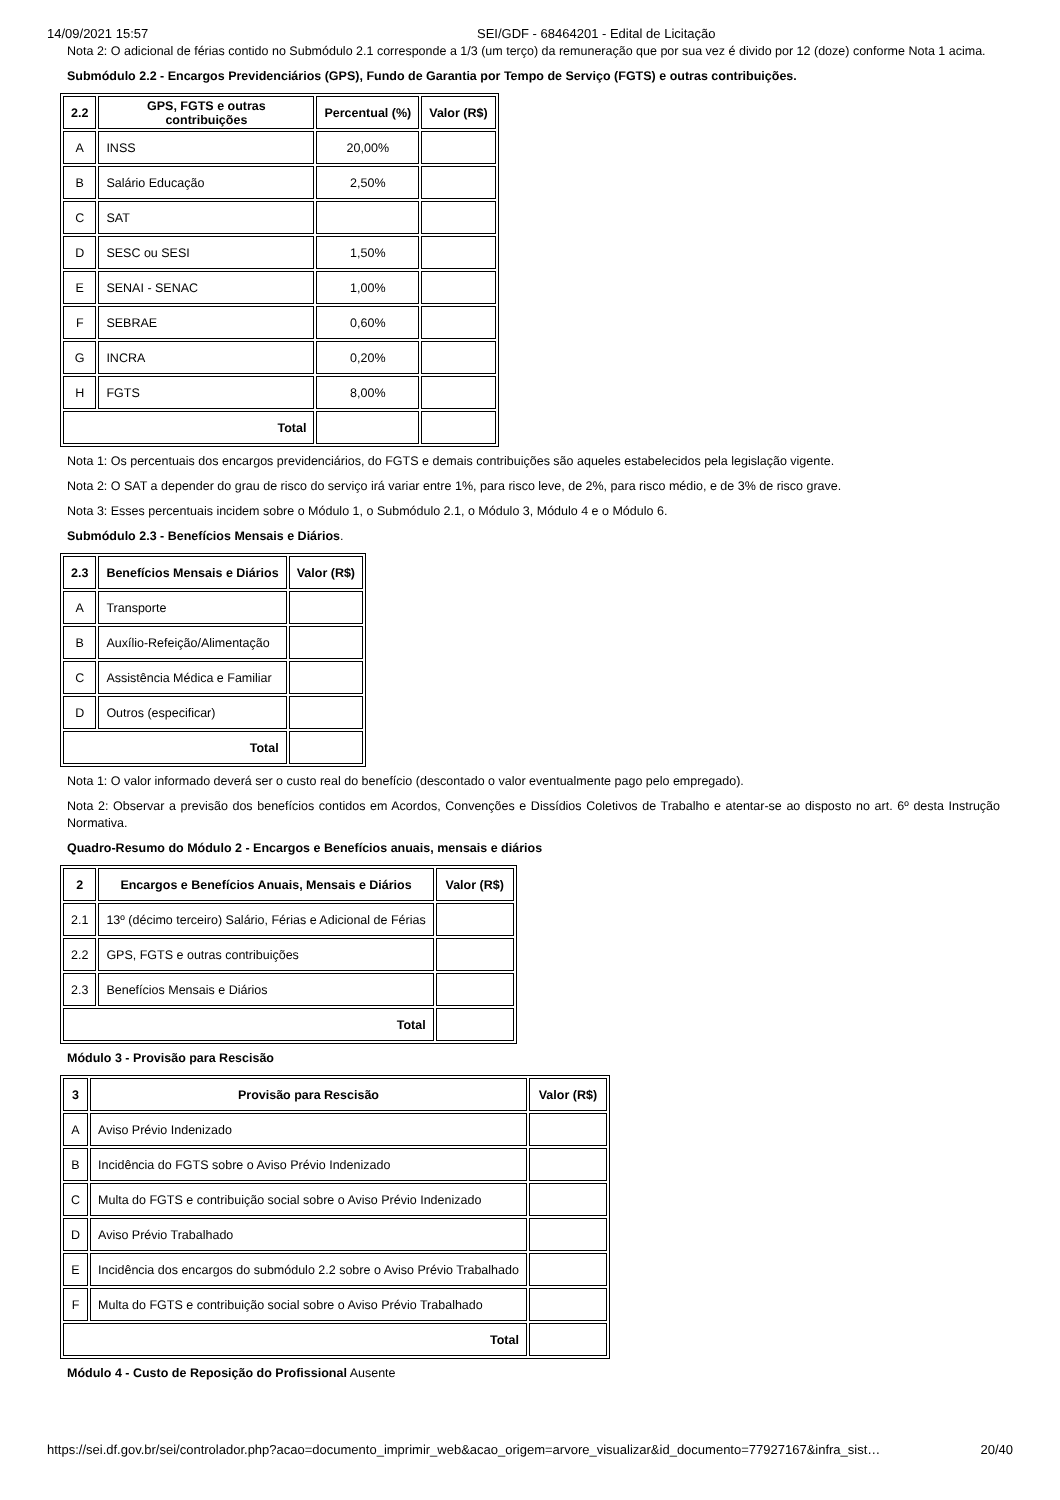14/09/2021 15:57 SEI/GDF - 68464201 - Edital de Licitação
Nota 2: O adicional de férias contido no Submódulo 2.1 corresponde a 1/3 (um terço) da remuneração que por sua vez é divido por 12 (doze) conforme Nota 1 acima.
Submódulo 2.2 - Encargos Previdenciários (GPS), Fundo de Garantia por Tempo de Serviço (FGTS) e outras contribuições.
| 2.2 | GPS, FGTS e outras contribuições | Percentual (%) | Valor (R$) |
| --- | --- | --- | --- |
| A | INSS | 20,00% | |
| B | Salário Educação | 2,50% | |
| C | SAT | | |
| D | SESC ou SESI | 1,50% | |
| E | SENAI - SENAC | 1,00% | |
| F | SEBRAE | 0,60% | |
| G | INCRA | 0,20% | |
| H | FGTS | 8,00% | |
| Total | | | |
Nota 1: Os percentuais dos encargos previdenciários, do FGTS e demais contribuições são aqueles estabelecidos pela legislação vigente.
Nota 2: O SAT a depender do grau de risco do serviço irá variar entre 1%, para risco leve, de 2%, para risco médio, e de 3% de risco grave.
Nota 3: Esses percentuais incidem sobre o Módulo 1, o Submódulo 2.1, o Módulo 3, Módulo 4 e o Módulo 6.
Submódulo 2.3 - Benefícios Mensais e Diários.
| 2.3 | Benefícios Mensais e Diários | Valor (R$) |
| --- | --- | --- |
| A | Transporte | |
| B | Auxílio-Refeição/Alimentação | |
| C | Assistência Médica e Familiar | |
| D | Outros (especificar) | |
| Total | | |
Nota 1: O valor informado deverá ser o custo real do benefício (descontado o valor eventualmente pago pelo empregado).
Nota 2: Observar a previsão dos benefícios contidos em Acordos, Convenções e Dissídios Coletivos de Trabalho e atentar-se ao disposto no art. 6º desta Instrução Normativa.
Quadro-Resumo do Módulo 2 - Encargos e Benefícios anuais, mensais e diários
| 2 | Encargos e Benefícios Anuais, Mensais e Diários | Valor (R$) |
| --- | --- | --- |
| 2.1 | 13º (décimo terceiro) Salário, Férias e Adicional de Férias | |
| 2.2 | GPS, FGTS e outras contribuições | |
| 2.3 | Benefícios Mensais e Diários | |
| Total | | |
Módulo 3 - Provisão para Rescisão
| 3 | Provisão para Rescisão | Valor (R$) |
| --- | --- | --- |
| A | Aviso Prévio Indenizado | |
| B | Incidência do FGTS sobre o Aviso Prévio Indenizado | |
| C | Multa do FGTS e contribuição social sobre o Aviso Prévio Indenizado | |
| D | Aviso Prévio Trabalhado | |
| E | Incidência dos encargos do submódulo 2.2 sobre o Aviso Prévio Trabalhado | |
| F | Multa do FGTS e contribuição social sobre o Aviso Prévio Trabalhado | |
| Total | | |
Módulo 4 - Custo de Reposição do Profissional Ausente
https://sei.df.gov.br/sei/controlador.php?acao=documento_imprimir_web&acao_origem=arvore_visualizar&id_documento=77927167&infra_sist… 20/40